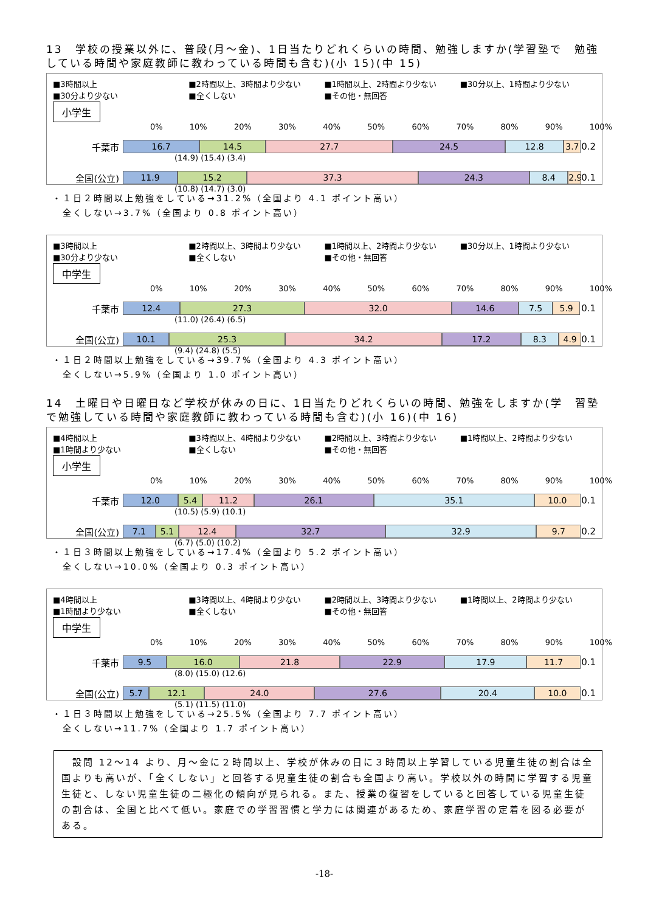13　学校の授業以外に、普段(月～金)、1日当たりどれくらいの時間、勉強しますか(学習塾で　勉強している時間や家庭教師に教わっている時間も含む)(小 15)(中 15)
■3時間以上 ■2時間以上、3時間より少ない ■1時間以上、2時間より少ない ■30分以上、1時間より少ない ■30分より少ない ■全くしない ■その他・無回答
小学生
0% 10% 20% 30% 40% 50% 60% 70% 80% 90% 100%
千葉市
16.7 14.5 27.7 24.5 12.8 3.7
0.2
(14.9) (15.4) (3.4)
全国(公立)
11.9 15.2 37.3 24.3 8.4 2.9
0.1
(10.8) (14.7) (3.0)
・１日２時間以上勉強をしている→31.2%（全国より 4.1 ポイント高い）
　全くしない→3.7%（全国より 0.8 ポイント高い）
■3時間以上 ■2時間以上、3時間より少ない ■1時間以上、2時間より少ない ■30分以上、1時間より少ない ■30分より少ない ■全くしない ■その他・無回答
中学生
0% 10% 20% 30% 40% 50% 60% 70% 80% 90% 100%
千葉市
12.4 27.3 32.0 14.6 7.5 5.9
0.1
(11.0) (26.4) (6.5)
全国(公立)
10.1 25.3 34.2 17.2 8.3 4.9
0.1
(9.4) (24.8) (5.5)
・１日２時間以上勉強をしている→39.7%（全国より 4.3 ポイント高い）
　全くしない→5.9%（全国より 1.0 ポイント高い）
14　土曜日や日曜日など学校が休みの日に、1日当たりどれくらいの時間、勉強をしますか(学　習塾で勉強している時間や家庭教師に教わっている時間も含む)(小 16)(中 16)
■4時間以上 ■3時間以上、4時間より少ない ■2時間以上、3時間より少ない ■1時間以上、2時間より少ない ■1時間より少ない ■全くしない ■その他・無回答
小学生
0% 10% 20% 30% 40% 50% 60% 70% 80% 90% 100%
千葉市
12.0 5.4 11.2 26.1 35.1 10.0
0.1
(10.5) (5.9) (10.1)
全国(公立)
7.1 5.1 12.4 32.7 32.9 9.7
0.2
(6.7) (5.0) (10.2)
・１日３時間以上勉強をしている→17.4%（全国より 5.2 ポイント高い）
　全くしない→10.0%（全国より 0.3 ポイント高い）
■4時間以上 ■3時間以上、4時間より少ない ■2時間以上、3時間より少ない ■1時間以上、2時間より少ない ■1時間より少ない ■全くしない ■その他・無回答
中学生
0% 10% 20% 30% 40% 50% 60% 70% 80% 90% 100%
千葉市
9.5 16.0 21.8 22.9 17.9 11.7
0.1
(8.0) (15.0) (12.6)
全国(公立)
5.7 12.1 24.0 27.6 20.4 10.0
0.1
(5.1) (11.5) (11.0)
・１日３時間以上勉強をしている→25.5%（全国より 7.7 ポイント高い）
　全くしない→11.7%（全国より 1.7 ポイント高い）
　設問 12～14 より、月～金に２時間以上、学校が休みの日に３時間以上学習している児童生徒の割合は全国よりも高いが、「全くしない」と回答する児童生徒の割合も全国より高い。学校以外の時間に学習する児童生徒と、しない児童生徒の二極化の傾向が見られる。また、授業の復習をしていると回答している児童生徒の割合は、全国と比べて低い。家庭での学習習慣と学力には関連があるため、家庭学習の定着を図る必要がある。
-18-